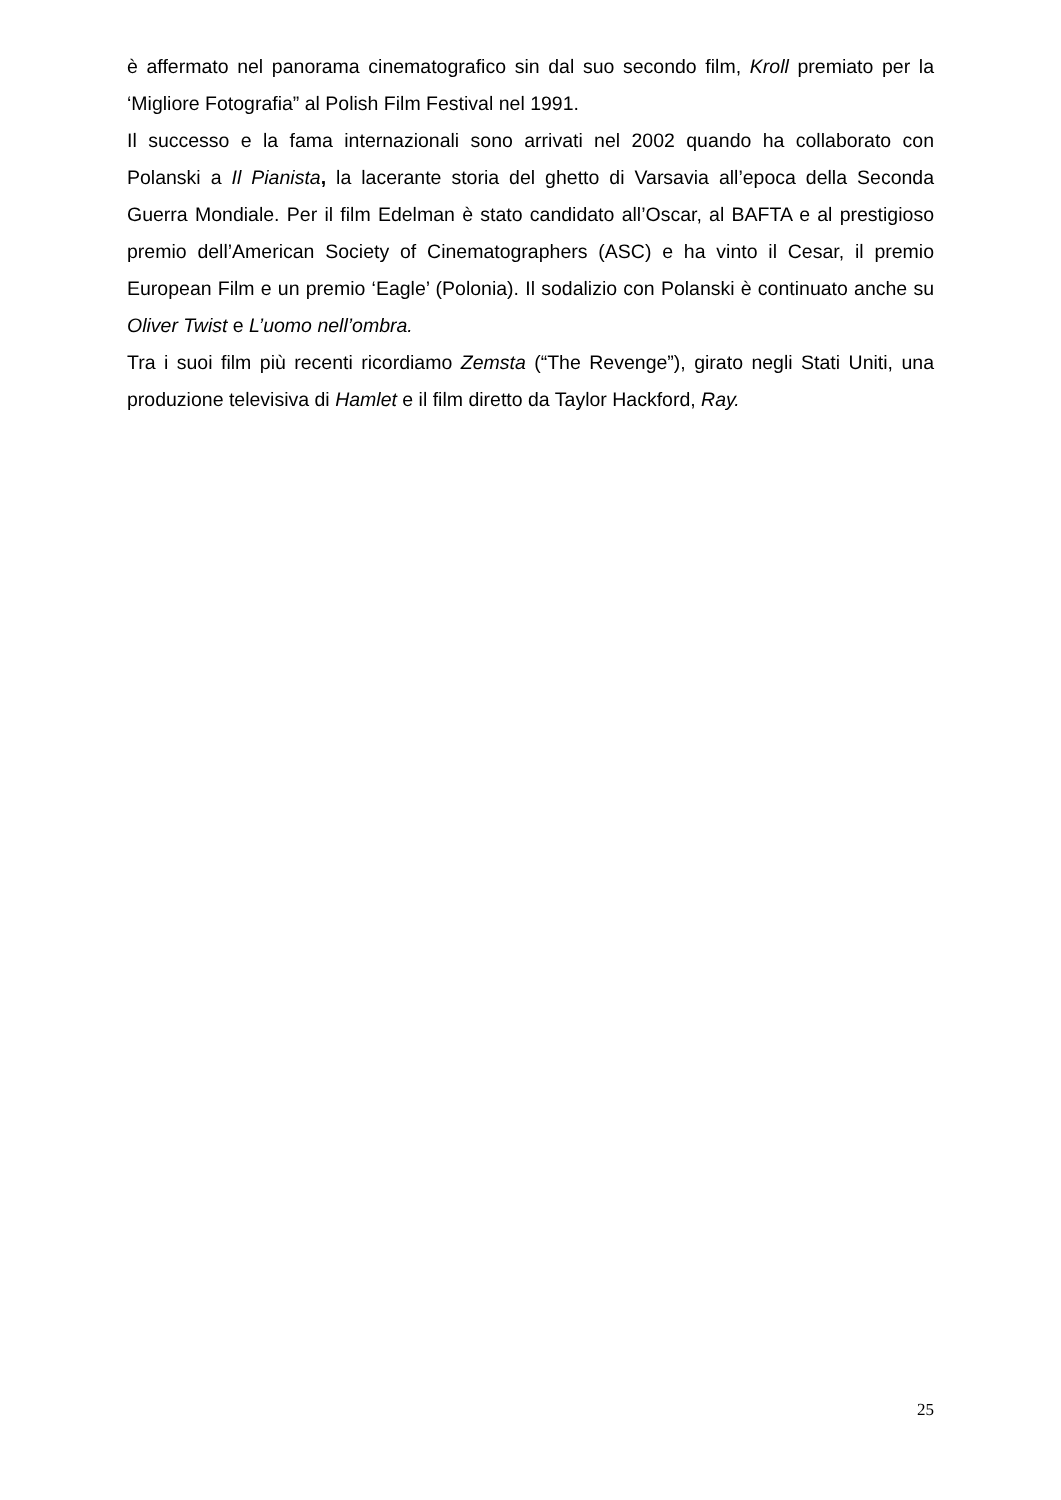è affermato nel panorama cinematografico sin dal suo secondo film, Kroll premiato per la ‘Migliore Fotografia” al Polish Film Festival nel 1991.
Il successo e la fama internazionali sono arrivati nel 2002 quando ha collaborato con Polanski a Il Pianista, la lacerante storia del ghetto di Varsavia all’epoca della Seconda Guerra Mondiale. Per il film Edelman è stato candidato all’Oscar, al BAFTA e al prestigioso premio dell’American Society of Cinematographers (ASC) e ha vinto il Cesar, il premio European Film e un premio ‘Eagle’ (Polonia). Il sodalizio con Polanski è continuato anche su Oliver Twist e L’uomo nell’ombra.
Tra i suoi film più recenti ricordiamo Zemsta (“The Revenge”), girato negli Stati Uniti, una produzione televisiva di Hamlet e il film diretto da Taylor Hackford, Ray.
25